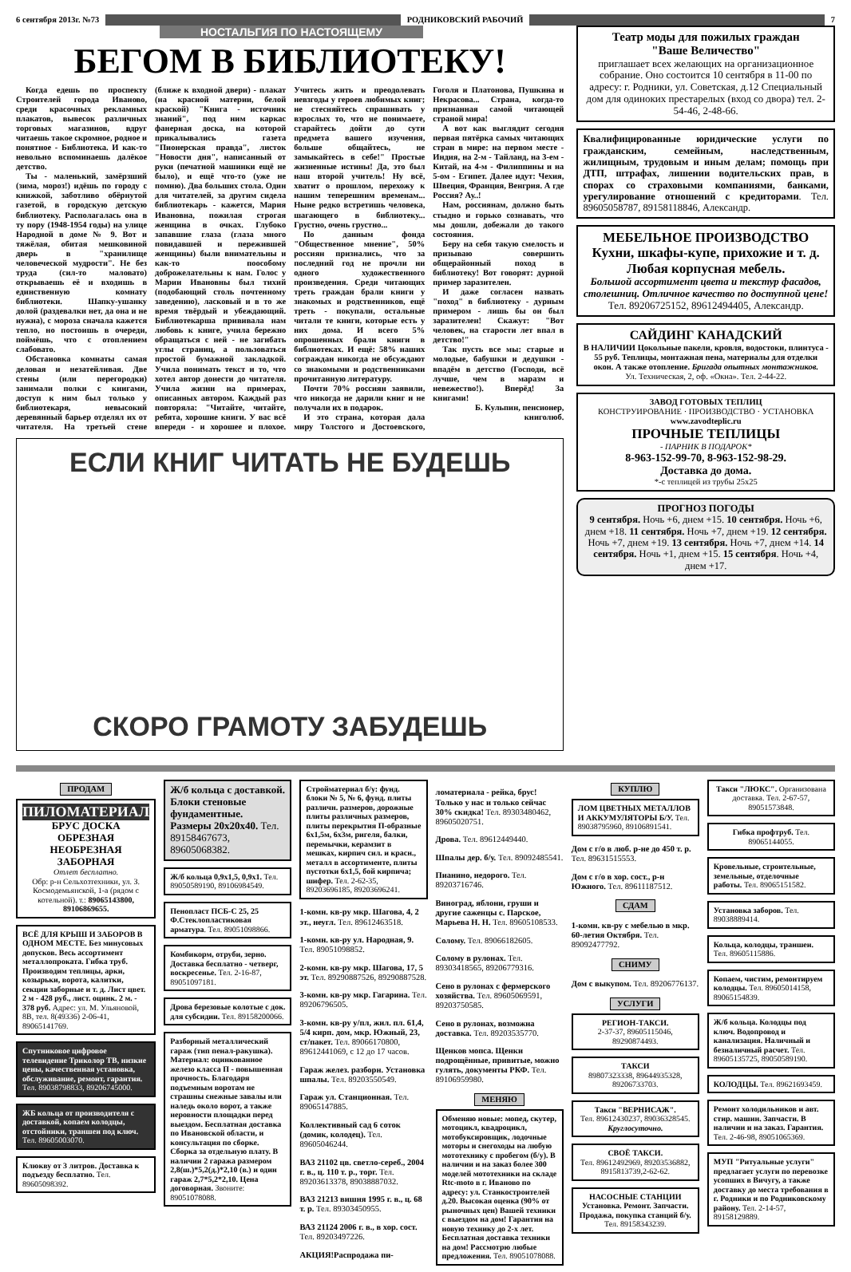6 сентября 2013г. №73 РОДНИКОВСКИЙ РАБОЧИЙ 7
НОСТАЛЬГИЯ ПО НАСТОЯЩЕМУ
БЕГОМ В БИБЛИОТЕКУ!
Когда едешь по проспекту Строителей города Иваново, среди красочных рекламных плакатов, вывесок различных торговых магазинов, вдруг читаешь такое скромное, родное и понятное - Библиотека. И как-то невольно вспоминаешь далёкое детство.
Ты - маленький, замёрзший (зима, мороз!) идёшь по городу с книжкой, заботливо обёрнутой газетой, в городскую детскую библиотеку. Располагалась она в ту пору (1948-1954 годы) на улице Народной в доме № 9. Вот и тяжёлая, обитая мешковиной дверь в "хранилище человеческой мудрости". Не без труда (сил-то маловато) открываешь её и входишь в единственную комнату библиотеки. Шапку-ушанку долой (раздевалки нет, да она и не нужна), с мороза сначала кажется тепло, но постоишь в очереди, поймёшь, что с отоплением слабовато.
Обстановка комнаты самая деловая и незатейливая. Две стены (или перегородки) занимали полки с книгами, доступ к ним был только у библиотекаря, невысокий деревянный барьер отделял их от читателя. На третьей стене (ближе к входной двери) - плакат (на красной материи, белой краской) "Книга - источник знаний", под ним каркас фанерная доска, на которой прикалывались газета "Пионерская правда", листок "Новости дня", написанный от руки (печатной машинки ещё не было), и ещё что-то (уже не помню). Два больших стола. Один для читателей, за другим сидела библиотекарь - кажется, Мария Ивановна, пожилая строгая женщина в очках. Глубоко запавшие глаза (глаза много повидавшей и пережившей женщины) были внимательны и как-то поособому доброжелательны к нам. Голос у Марии Ивановны был тихий (подобающий столь почтенному заведению), ласковый и в то же время твёрдый и убеждающий. Библиотекарша прививала нам любовь к книге, учила бережно обращаться с ней - не загибать углы страниц, а пользоваться простой бумажной закладкой. Учила понимать текст и то, что хотел автор донести до читателя. Учила жизни на примерах, описанных автором. Каждый раз повторяла: "Читайте, читайте, ребята, хорошие книги. У вас всё впереди - и хорошее и плохое. Учитесь жить и преодолевать невзгоды у героев любимых книг; не стесняйтесь спрашивать у взрослых то, что не понимаете, старайтесь дойти до сути предмета вашего изучения, больше общайтесь, не замыкайтесь в себе!" Простые жизненные истины! Да, это был наш второй учитель! Ну всё, хватит о прошлом, перехожу к нашим теперешним временам... Ныне редко встретишь человека, шагающего в библиотеку... Грустно, очень грустно...
По данным фонда "Общественное мнение", 50% россиян признались, что за последний год не прочли ни одного художественного произведения. Среди читающих треть граждан брали книги у знакомых и родственников, ещё треть - покупали, остальные читали те книги, которые есть у них дома. И всего 5% опрошенных брали книги в библиотеках. И ещё: 58% наших сограждан никогда не обсуждают со знакомыми и родственниками прочитанную литературу.
Почти 70% россиян заявили, что никогда не дарили книг и не получали их в подарок.
И это страна, которая дала миру Толстого и Достоевского, Гоголя и Платонова, Пушкина и Некрасова... Страна, когда-то признанная самой читающей страной мира!
А вот как выглядит сегодня первая пятёрка самых читающих стран в мире: на первом месте - Индия, на 2-м - Тайланд, на 3-ем - Китай, на 4-м - Филиппины и на 5-ом - Египет. Далее идут: Чехия, Швеция, Франция, Венгрия. А где Россия? Ау..!
Нам, россиянам, должно быть стыдно и горько сознавать, что мы дошли, добежали до такого состояния.
Беру на себя такую смелость и призываю совершить общерайонный поход в библиотеку! Вот говорят: дурной пример заразителен.
И даже согласен назвать "поход" в библиотеку - дурным примером - лишь бы он был заразителен! Скажут: "Вот человек, на старости лет впал в детство!"
Так пусть все мы: старые и молодые, бабушки и дедушки - впадём в детство (Господи, всё лучше, чем в маразм и невежество!). Вперёд! За книгами!
Б. Кульпин, пенсионер, книголюб.
ЕСЛИ КНИГ ЧИТАТЬ НЕ БУДЕШЬ
СКОРО ГРАМОТУ ЗАБУДЕШЬ
Театр моды для пожилых граждан
"Ваше Величество"
приглашает всех желающих на организационное собрание. Оно состоится 10 сентября в 11-00 по адресу: г. Родники, ул. Советская, д.12 Специальный дом для одиноких престарелых (вход со двора) тел. 2-54-46, 2-48-66.
Квалифицированные юридические услуги по гражданским, семейным, наследственным, жилищным, трудовым и иным делам; помощь при ДТП, штрафах, лишении водительских прав, в спорах со страховыми компаниями, банками, урегулирование отношений с кредиторами. Тел. 89605058787, 89158118846, Александр.
МЕБЕЛЬНОЕ ПРОИЗВОДСТВО
Кухни, шкафы-купе, прихожие и т. д.
Любая корпусная мебель.
Большой ассортимент цвета и текстур фасадов, столешниц. Отличное качество по доступной цене!
Тел. 89206725152, 89612494405, Александр.
САЙДИНГ КАНАДСКИЙ
В НАЛИЧИИ Цокольные пакели, кровля, водостоки, плинтуса - 55 руб. Теплицы, монтажная пена, материалы для отделки окон. А также отопление. Бригада опытных монтажников.
Ул. Техническая, 2, оф. «Окна». Тел. 2-44-22.
ЗАВОД ГОТОВЫХ ТЕПЛИЦ
КОНСТРУИРОВАНИЕ · ПРОИЗВОДСТВО · УСТАНОВКА
www.zavodteplic.ru
ПРОЧНЫЕ ТЕПЛИЦЫ
- ПАРНИК В ПОДАРОК*
8-963-152-99-70, 8-963-152-98-29.
Доставка до дома.
*-с теплицей из трубы 25х25
ПРОГНОЗ ПОГОДЫ
9 сентября. Ночь +6, днем +15. 10 сентября. Ночь +6, днем +18. 11 сентября. Ночь +7, днем +19. 12 сентября. Ночь +7, днем +19. 13 сентября. Ночь +7, днем +14. 14 сентября. Ночь +1, днем +15. 15 сентября. Ночь +4, днем +17.
ПРОДАМ
ПИЛОМАТЕРИАЛ
БРУС ДОСКА ОБРЕЗНАЯ НЕОБРЕЗНАЯ ЗАБОРНАЯ
Отлет бесплатно.
Обр: р-н Сельхозтехники, ул. З. Космодемьянской, 1-а (рядом с котельной). т.: 89065143800, 89106869655.
ВСЁ ДЛЯ КРЫШ И ЗАБОРОВ В ОДНОМ МЕСТЕ. Без минусовых допусков. Весь ассортимент металлопроката. Гибка труб. Производим теплицы, арки, козырьки, ворота, калитки, секции заборные и т. д. Лист цвет. 2 м - 428 руб., лист. оцинк. 2 м. - 378 руб. Адрес: ул. М. Ульяновой, 8В, тел. 8(49336) 2-06-41, 89065141769.
Спутниковое цифровое телевидение Триколор ТВ, низкие цены, качественная установка, обслуживание, ремонт, гарантия. Тел. 89038798833, 89206745000.
ЖБ кольца от производителя с доставкой, копаем колодцы, отстойники, траншеи под ключ. Тел. 89605003070.
Клюкву от 3 литров. Доставка к подъезду бесплатно. Тел. 89605098392.
Ж/б кольца с доставкой. Блоки стеновые фундаментные. Размеры 20х20х40. Тел. 89158467673, 89605068382.
Ж/б кольца 0,9х1,5, 0,9х1. Тел. 89050589190, 89106984549.
Пенопласт ПСБ-С 25, 25 Ф.Стеклопластиковая арматура. Тел. 89051098866.
Комбикорм, отруби, зерно. Доставка бесплатно - четверг, воскресенье. Тел. 2-16-87, 89051097181.
Дрова березовые колотые с док. для субсидии. Тел. 89158200066.
Разборный металлический гараж (тип пенал-ракушка). Материал: оцинкованное железо класса П - повышенная прочность. Благодаря подъемным воротам не страшны снежные завалы или наледь около ворот, а также неровности площадки перед выездом. Бесплатная доставка по Ивановской области, и консультация по сборке. Сборка за отдельную плату. В наличии 2 гаража размером 2,8(ш.)*5,2(д.)*2,10 (в.) и один гараж 2,7*5,2*2,10. Цена договорная. Звоните: 89051078088.
Стройматериал б/у: фунд. блоки № 5, № 6, фунд. плиты различн. размеров, дорожные плиты различных размеров, плиты перекрытия П-образные 6х1,5м, 6х3м, ригеля, балки, перемычки, керамзит в мешках, кирпич сил. и красн., металл в ассортименте, плиты пустотки 6х1,5, бой кирпича; шифер. Тел. 2-62-35, 89203696185, 89203696241.
1-комн. кв-ру мкр. Шагова, 4, 2 эт., неугл. Тел. 89612463518.
1-комн. кв-ру ул. Народная, 9. Тел. 89051098852.
2-комн. кв-ру мкр. Шагова, 17, 5 эт. Тел. 89290887526, 89290887528.
3-комн. кв-ру мкр. Гагарина. Тел. 89206796505.
3-комн. кв-ру у/пл, жил. пл. 61,4, 5/4 кирп. дом, мкр. Южный, 23, ст/пакет. Тел. 89066170800, 89612441069, с 12 до 17 часов.
Гараж желез. разборн. Установка шпалы. Тел. 89203550549.
Гараж ул. Станционная. Тел. 89065147885.
Коллективный сад 6 соток (домик, колодец). Тел. 89605046244.
ВАЗ 21102 цв. светло-сереб., 2004 г. в., ц. 110 т. р., торг. Тел. 89203613378, 89038887032.
ВАЗ 21213 вишня 1995 г. в., ц. 68 т. р. Тел. 89303450955.
ВАЗ 21124 2006 г. в., в хор. сост. Тел. 89203497226.
АКЦИЯ!Распродажа пи-
ломатериала - рейка, брус! Только у нас и только сейчас 30% скидка! Тел. 89303480462, 89605020751.
Дрова. Тел. 89612449440.
Шпалы дер. б/у. Тел. 89092485541.
Пианино, недорого. Тел. 89203716746.
Виноград, яблони, груши и другие саженцы с. Парское, Марьева Н. Н. Тел. 89605108533.
Солому. Тел. 89066182605.
Солому в рулонах. Тел. 89303418565, 89206779316.
Сено в рулонах с фермерского хозяйства. Тел. 89605069591, 89203750585.
Сено в рулонах, возможна доставка. Тел. 89203535770.
Щенков мопса. Щенки подрощённые, привитые, можно гулять, документы РКФ. Тел. 89106959980.
МЕНЯЮ
Обменяю новые: мопед, скутер, мотоцикл, квадроцикл, мотобуксировщик, лодочные моторы и снегоходы на любую мототехнику с пробегом (б/у). В наличии и на заказ более 300 моделей мототехники на складе Rtc-moto в г. Иваново по адресу: ул. Станкостроителей д.20. Высокая оценка (90% от рыночных цен) Вашей техники с выездом на дом! Гарантия на новую технику до 2-х лет. Бесплатная доставка техники на дом! Рассмотрю любые предложения. Тел. 89051078088.
КУПЛЮ
ЛОМ ЦВЕТНЫХ МЕТАЛЛОВ И АККУМУЛЯТОРЫ Б/У. Тел. 89038795960, 89106891541.
Дом с г/о в люб. р-не до 450 т. р. Тел. 89631515553.
Дом с г/о в хор. сост., р-н Южного. Тел. 89611187512.
СДАМ
1-комн. кв-ру с мебелью в мкр. 60-летия Октября. Тел. 89092477792.
СНИМУ
Дом с выкупом. Тел. 89206776137.
УСЛУГИ
РЕГИОН-ТАКСИ.
2-37-37, 89605115046, 89290874493.
ТАКСИ
89807323338, 89644935328, 89206733703.
Такси "ВЕРНИСАЖ".
Тел. 89612430237, 89036328545.
Круглосуточно.
СВОЁ ТАКСИ.
Тел. 89612492969, 89203536882, 8915813739,2-62-62.
НАСОСНЫЕ СТАНЦИИ Установка. Ремонт. Запчасти. Продажа, покупка станций б/у. Тел. 89158343239.
Такси "ЛЮКС". Организована доставка. Тел. 2-67-57, 89051573848.
Гибка профтруб. Тел. 89065144055.
Кровельные, строительные, земельные, отделочные работы. Тел. 89065151582.
Установка заборов. Тел. 89038889414.
Кольца, колодцы, траншеи. Тел. 89605115886.
Копаем, чистим, ремонтируем колодцы. Тел. 89605014158, 89065154839.
Ж/б кольца. Колодцы под ключ. Водопровод и канализация. Наличный и безналичный расчет. Тел. 89605135725, 89050589190.
КОЛОДЦЫ. Тел. 89621693459.
Ремонт холодильников и авт. стир. машин. Запчасти. В наличии и на заказ. Гарантия. Тел. 2-46-98, 89051065369.
МУП "Ритуальные услуги" предлагает услуги по перевозке усопших в Вичугу, а также доставку до места требования в г. Родники и по Родниковскому району. Тел. 2-14-57, 89158129889.